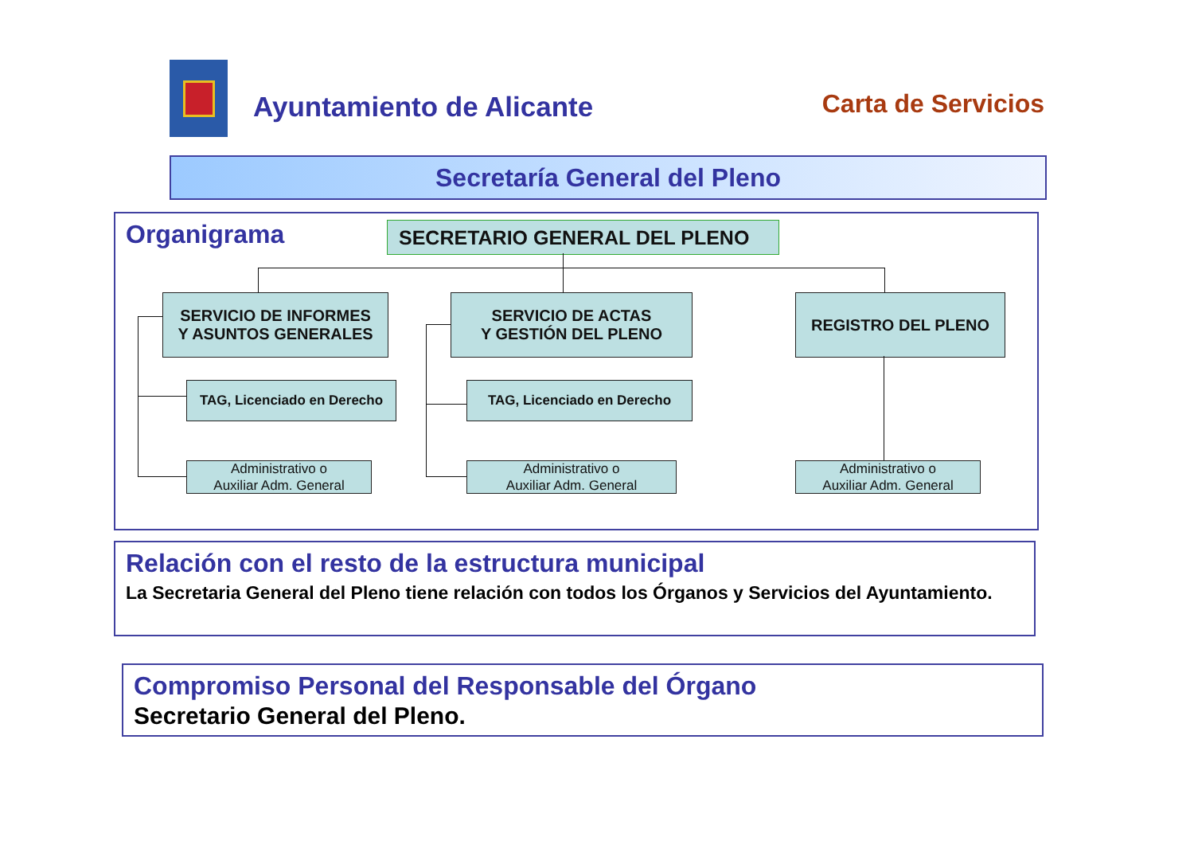Ayuntamiento de Alicante
Carta de Servicios
Secretaría General del Pleno
Organigrama
SECRETARIO GENERAL DEL PLENO
SERVICIO DE INFORMES
Y ASUNTOS GENERALES
SERVICIO DE ACTAS
Y GESTIÓN DEL PLENO
REGISTRO DEL PLENO
TAG, Licenciado en Derecho
TAG, Licenciado en Derecho
Administrativo o
Auxiliar Adm. General
Administrativo o
Auxiliar Adm. General
Administrativo o
Auxiliar Adm. General
Relación con el resto de la estructura municipal
La Secretaria General del Pleno tiene relación con todos los Órganos y Servicios del Ayuntamiento.
Compromiso Personal del Responsable del Órgano
Secretario General del Pleno.